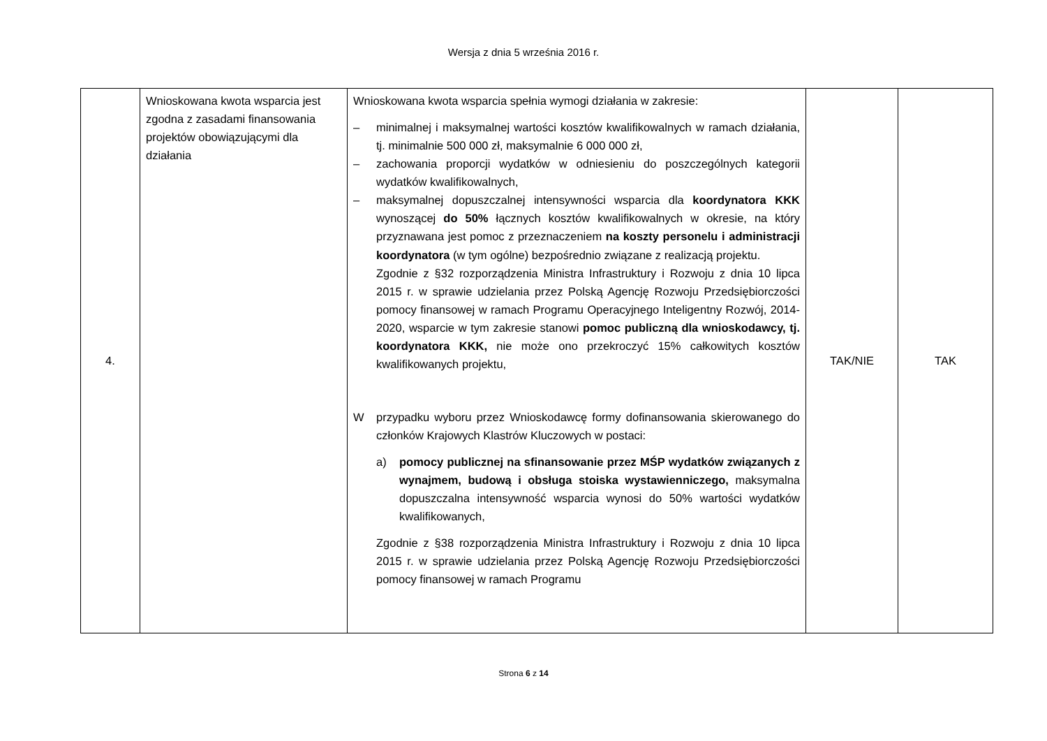Wersja z dnia 5 września 2016 r.
| 4. | Wnioskowana kwota wsparcia jest zgodna z zasadami finansowania projektów obowiązującymi dla działania | Wnioskowana kwota wsparcia spełnia wymogi działania w zakresie: – minimalnej i maksymalnej wartości kosztów kwalifikowalnych w ramach działania, tj. minimalnie 500 000 zł, maksymalnie 6 000 000 zł, – zachowania proporcji wydatków w odniesieniu do poszczególnych kategorii wydatków kwalifikowalnych, – maksymalnej dopuszczalnej intensywności wsparcia dla koordynatora KKK wynoszącej do 50% łącznych kosztów kwalifikowalnych w okresie, na który przyznawana jest pomoc z przeznaczeniem na koszty personelu i administracji koordynatora (w tym ogólne) bezpośrednio związane z realizacją projektu. Zgodnie z §32 rozporządzenia Ministra Infrastruktury i Rozwoju z dnia 10 lipca 2015 r. w sprawie udzielania przez Polską Agencję Rozwoju Przedsiębiorczości pomocy finansowej w ramach Programu Operacyjnego Inteligentny Rozwój, 2014-2020, wsparcie w tym zakresie stanowi pomoc publiczną dla wnioskodawcy, tj. koordynatora KKK, nie może ono przekroczyć 15% całkowitych kosztów kwalifikowanych projektu, W przypadku wyboru przez Wnioskodawcę formy dofinansowania skierowanego do członków Krajowych Klastrów Kluczowych w postaci: a) pomocy publicznej na sfinansowanie przez MŚP wydatków związanych z wynajmem, budową i obsługa stoiska wystawienniczego, maksymalna dopuszczalna intensywność wsparcia wynosi do 50% wartości wydatków kwalifikowanych, Zgodnie z §38 rozporządzenia Ministra Infrastruktury i Rozwoju z dnia 10 lipca 2015 r. w sprawie udzielania przez Polską Agencję Rozwoju Przedsiębiorczości pomocy finansowej w ramach Programu | TAK/NIE | TAK |
Strona 6 z 14